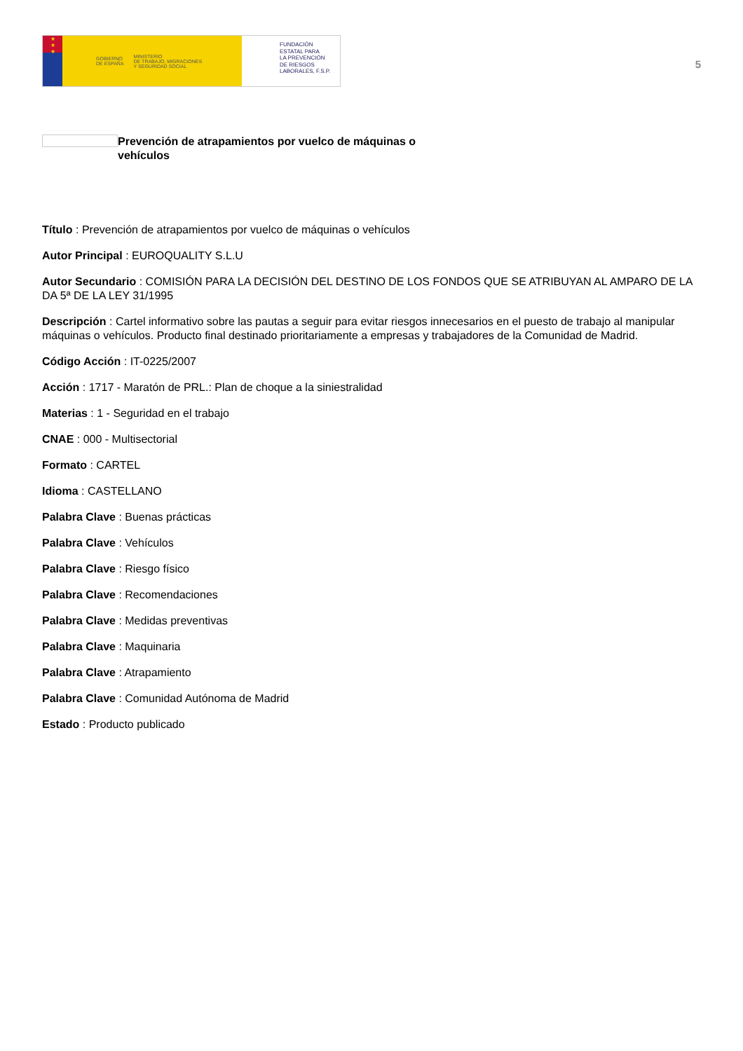★
★
★
GOBIERNO
DE ESPAÑA MINISTERIO
DE TRABAJO, MIGRACIONES
Y SEGURIDAD SOCIAL
FUNDACIÓN
ESTATAL PARA
LA PREVENCIÓN
DE RIESGOS
LABORALES, F.S.P.
5
Prevención de atrapamientos por vuelco de máquinas o vehículos
Título : Prevención de atrapamientos por vuelco de máquinas o vehículos
Autor Principal : EUROQUALITY S.L.U
Autor Secundario : COMISIÓN PARA LA DECISIÓN DEL DESTINO DE LOS FONDOS QUE SE ATRIBUYAN AL AMPARO DE LA DA 5ª DE LA LEY 31/1995
Descripción : Cartel informativo sobre las pautas a seguir para evitar riesgos innecesarios en el puesto de trabajo al manipular máquinas o vehículos. Producto final destinado prioritariamente a empresas y trabajadores de la Comunidad de Madrid.
Código Acción : IT-0225/2007
Acción : 1717 - Maratón de PRL.: Plan de choque a la siniestralidad
Materias : 1 - Seguridad en el trabajo
CNAE : 000 - Multisectorial
Formato : CARTEL
Idioma : CASTELLANO
Palabra Clave : Buenas prácticas
Palabra Clave : Vehículos
Palabra Clave : Riesgo físico
Palabra Clave : Recomendaciones
Palabra Clave : Medidas preventivas
Palabra Clave : Maquinaria
Palabra Clave : Atrapamiento
Palabra Clave : Comunidad Autónoma de Madrid
Estado : Producto publicado